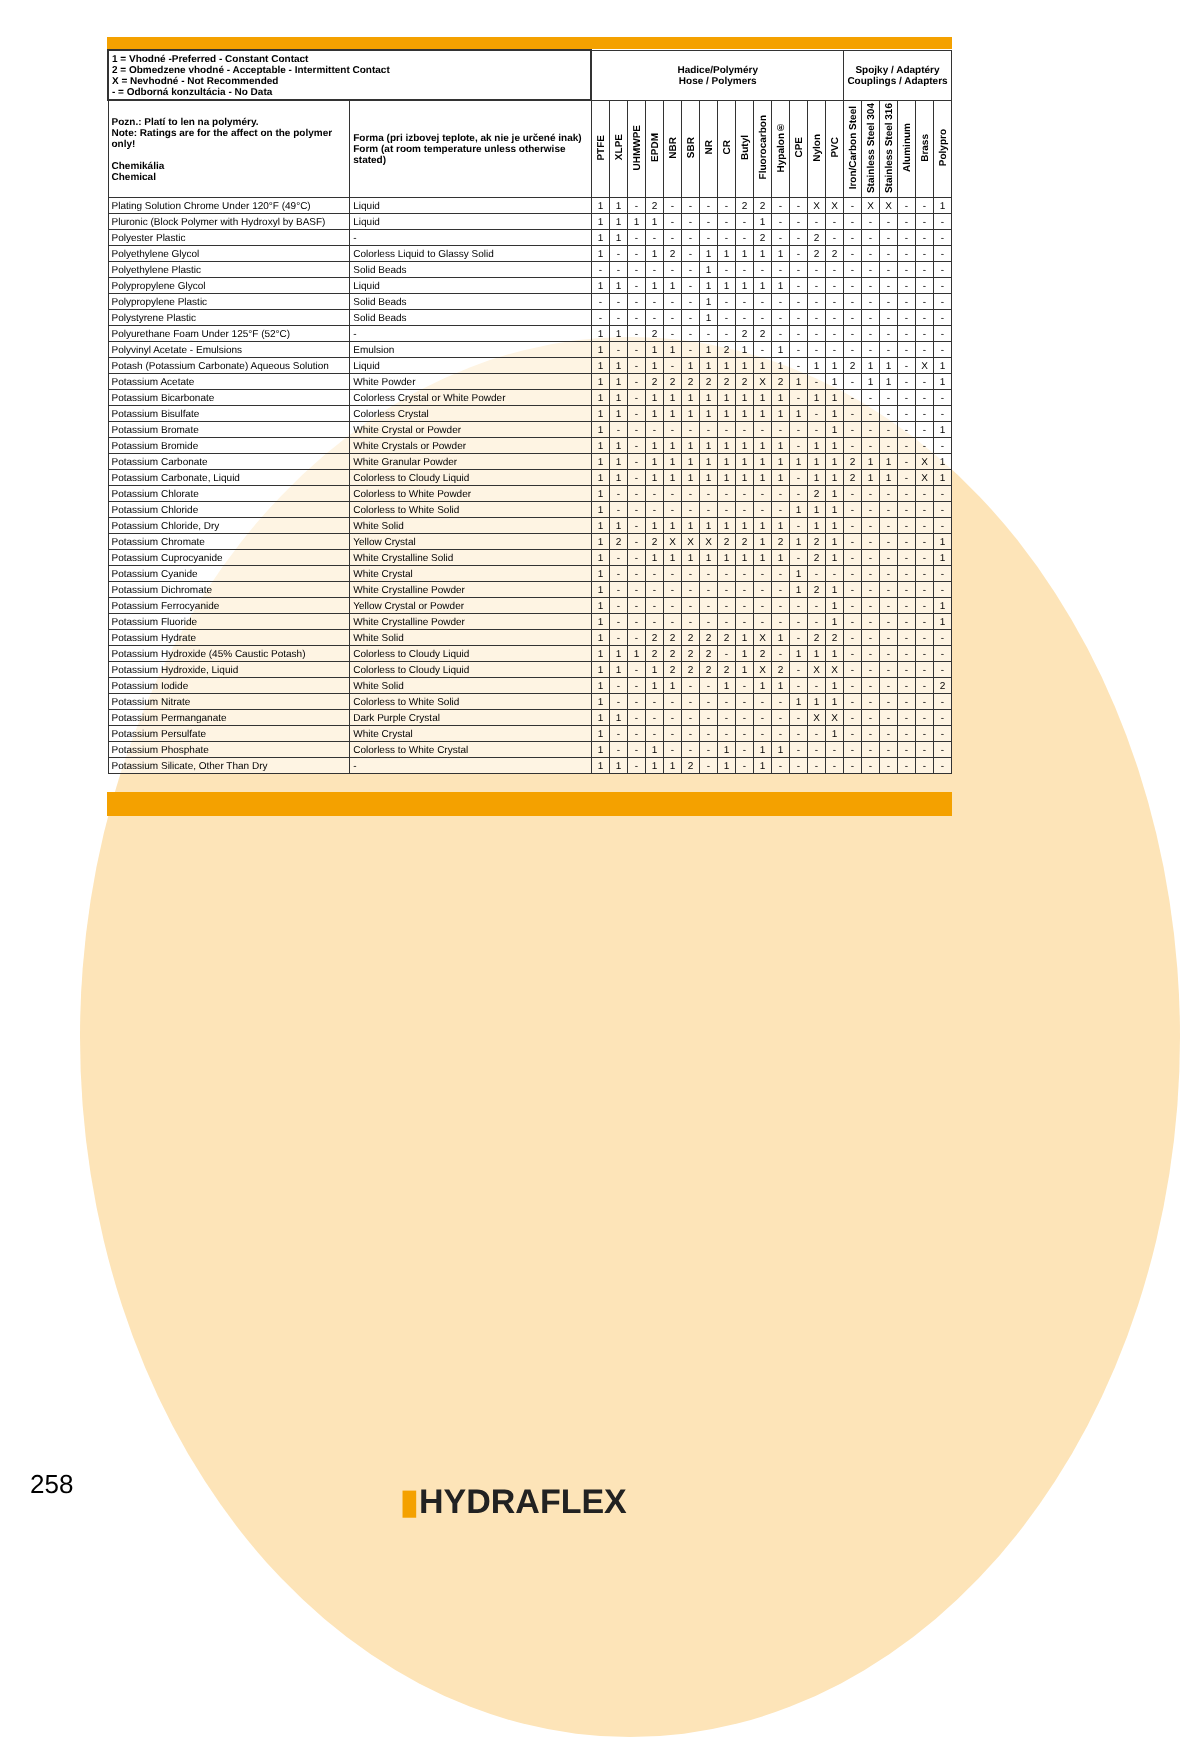| 1 = Vhodné -Preferred - Constant Contact 2 = Obmedzene vhodné - Acceptable - Intermittent Contact X = Nevhodné - Not Recommended - = Odborná konzultácia - No Data | | Hadice/Polyméry Hose / Polymers | | | | | | | | | | | | | | Spojky / Adaptéry Couplings / Adapters | | | | | |
| --- | --- | --- | --- | --- | --- | --- | --- | --- | --- | --- | --- | --- | --- | --- | --- | --- | --- | --- | --- | --- | --- |
| Pozn.: Platí to len na polyméry. Note: Ratings are for the affect on the polymer only! Chemikália Chemical | Forma (pri izbovej teplote, ak nie je určené inak) Form (at room temperature unless otherwise stated) | PTFE | XLPE | UHMWPE | EPDM | NBR | SBR | NR | CR | Butyl | Fluorocarbon | Hypalon® | CPE | Nylon | PVC | Iron/Carbon Steel | Stainless Steel 304 | Stainless Steel 316 | Aluminum | Brass | Polypro |
| Plating Solution Chrome Under 120°F (49°C) | Liquid | 1 | 1 | - | 2 | - | - | - | - | 2 | 2 | - | - | X | X | - | X | X | - | - | 1 |
| Pluronic (Block Polymer with Hydroxyl by BASF) | Liquid | 1 | 1 | 1 | 1 | - | - | - | - | - | 1 | - | - | - | - | - | - | - | - | - | - |
| Polyester Plastic | - | 1 | 1 | - | - | - | - | - | - | - | 2 | - | - | 2 | - | - | - | - | - | - | - |
| Polyethylene Glycol | Colorless Liquid to Glassy Solid | 1 | - | - | 1 | 2 | - | 1 | 1 | 1 | 1 | 1 | - | 2 | 2 | - | - | - | - | - | - |
| Polyethylene Plastic | Solid Beads | - | - | - | - | - | - | 1 | - | - | - | - | - | - | - | - | - | - | - | - | - |
| Polypropylene Glycol | Liquid | 1 | 1 | - | 1 | 1 | - | 1 | 1 | 1 | 1 | 1 | - | - | - | - | - | - | - | - | - |
| Polypropylene Plastic | Solid Beads | - | - | - | - | - | - | 1 | - | - | - | - | - | - | - | - | - | - | - | - | - |
| Polystyrene Plastic | Solid Beads | - | - | - | - | - | - | 1 | - | - | - | - | - | - | - | - | - | - | - | - | - |
| Polyurethane Foam Under 125°F (52°C) | - | 1 | 1 | - | 2 | - | - | - | - | 2 | 2 | - | - | - | - | - | - | - | - | - | - |
| Polyvinyl Acetate - Emulsions | Emulsion | 1 | - | - | 1 | 1 | - | 1 | 2 | 1 | - | 1 | - | - | - | - | - | - | - | - | - |
| Potash (Potassium Carbonate) Aqueous Solution | Liquid | 1 | 1 | - | 1 | - | 1 | 1 | 1 | 1 | 1 | 1 | - | 1 | 1 | 2 | 1 | 1 | - | X | 1 |
| Potassium Acetate | White Powder | 1 | 1 | - | 2 | 2 | 2 | 2 | 2 | 2 | X | 2 | 1 | - | 1 | - | 1 | 1 | - | - | 1 |
| Potassium Bicarbonate | Colorless Crystal or White Powder | 1 | 1 | - | 1 | 1 | 1 | 1 | 1 | 1 | 1 | 1 | - | 1 | 1 | - | - | - | - | - | - |
| Potassium Bisulfate | Colorless Crystal | 1 | 1 | - | 1 | 1 | 1 | 1 | 1 | 1 | 1 | 1 | 1 | - | 1 | - | - | - | - | - | - |
| Potassium Bromate | White Crystal or Powder | 1 | - | - | - | - | - | - | - | - | - | - | - | - | 1 | - | - | - | - | - | 1 |
| Potassium Bromide | White Crystals or Powder | 1 | 1 | - | 1 | 1 | 1 | 1 | 1 | 1 | 1 | 1 | - | 1 | 1 | - | - | - | - | - | - |
| Potassium Carbonate | White Granular Powder | 1 | 1 | - | 1 | 1 | 1 | 1 | 1 | 1 | 1 | 1 | 1 | 1 | 1 | 2 | 1 | 1 | - | X | 1 |
| Potassium Carbonate, Liquid | Colorless to Cloudy Liquid | 1 | 1 | - | 1 | 1 | 1 | 1 | 1 | 1 | 1 | 1 | - | 1 | 1 | 2 | 1 | 1 | - | X | 1 |
| Potassium Chlorate | Colorless to White Powder | 1 | - | - | - | - | - | - | - | - | - | - | - | 2 | 1 | - | - | - | - | - | - |
| Potassium Chloride | Colorless to White Solid | 1 | - | - | - | - | - | - | - | - | - | - | 1 | 1 | 1 | - | - | - | - | - | - |
| Potassium Chloride, Dry | White Solid | 1 | 1 | - | 1 | 1 | 1 | 1 | 1 | 1 | 1 | 1 | - | 1 | 1 | - | - | - | - | - | - |
| Potassium Chromate | Yellow Crystal | 1 | 2 | - | 2 | X | X | X | 2 | 2 | 1 | 2 | 1 | 2 | 1 | - | - | - | - | - | 1 |
| Potassium Cuprocyanide | White Crystalline Solid | 1 | - | - | 1 | 1 | 1 | 1 | 1 | 1 | 1 | 1 | - | 2 | 1 | - | - | - | - | - | 1 |
| Potassium Cyanide | White Crystal | 1 | - | - | - | - | - | - | - | - | - | - | 1 | - | - | - | - | - | - | - | - |
| Potassium Dichromate | White Crystalline Powder | 1 | - | - | - | - | - | - | - | - | - | - | 1 | 2 | 1 | - | - | - | - | - | - |
| Potassium Ferrocyanide | Yellow Crystal or Powder | 1 | - | - | - | - | - | - | - | - | - | - | - | - | 1 | - | - | - | - | - | 1 |
| Potassium Fluoride | White Crystalline Powder | 1 | - | - | - | - | - | - | - | - | - | - | - | - | 1 | - | - | - | - | - | 1 |
| Potassium Hydrate | White Solid | 1 | - | - | 2 | 2 | 2 | 2 | 2 | 1 | X | 1 | - | 2 | 2 | - | - | - | - | - | - |
| Potassium Hydroxide (45% Caustic Potash) | Colorless to Cloudy Liquid | 1 | 1 | 1 | 2 | 2 | 2 | 2 | - | 1 | 2 | - | 1 | 1 | 1 | - | - | - | - | - | - |
| Potassium Hydroxide, Liquid | Colorless to Cloudy Liquid | 1 | 1 | - | 1 | 2 | 2 | 2 | 2 | 1 | X | 2 | - | X | X | - | - | - | - | - | - |
| Potassium Iodide | White Solid | 1 | - | - | 1 | 1 | - | - | 1 | - | 1 | 1 | - | - | 1 | - | - | - | - | - | 2 |
| Potassium Nitrate | Colorless to White Solid | 1 | - | - | - | - | - | - | - | - | - | - | 1 | 1 | 1 | - | - | - | - | - | - |
| Potassium Permanganate | Dark Purple Crystal | 1 | 1 | - | - | - | - | - | - | - | - | - | - | X | X | - | - | - | - | - | - |
| Potassium Persulfate | White Crystal | 1 | - | - | - | - | - | - | - | - | - | - | - | - | 1 | - | - | - | - | - | - |
| Potassium Phosphate | Colorless to White Crystal | 1 | - | - | 1 | - | - | - | 1 | - | 1 | 1 | - | - | - | - | - | - | - | - | - |
| Potassium Silicate, Other Than Dry | - | 1 | 1 | - | 1 | 1 | 2 | - | 1 | - | 1 | - | - | - | - | - | - | - | - | - | - |
258 ▮HYDRAFLEX